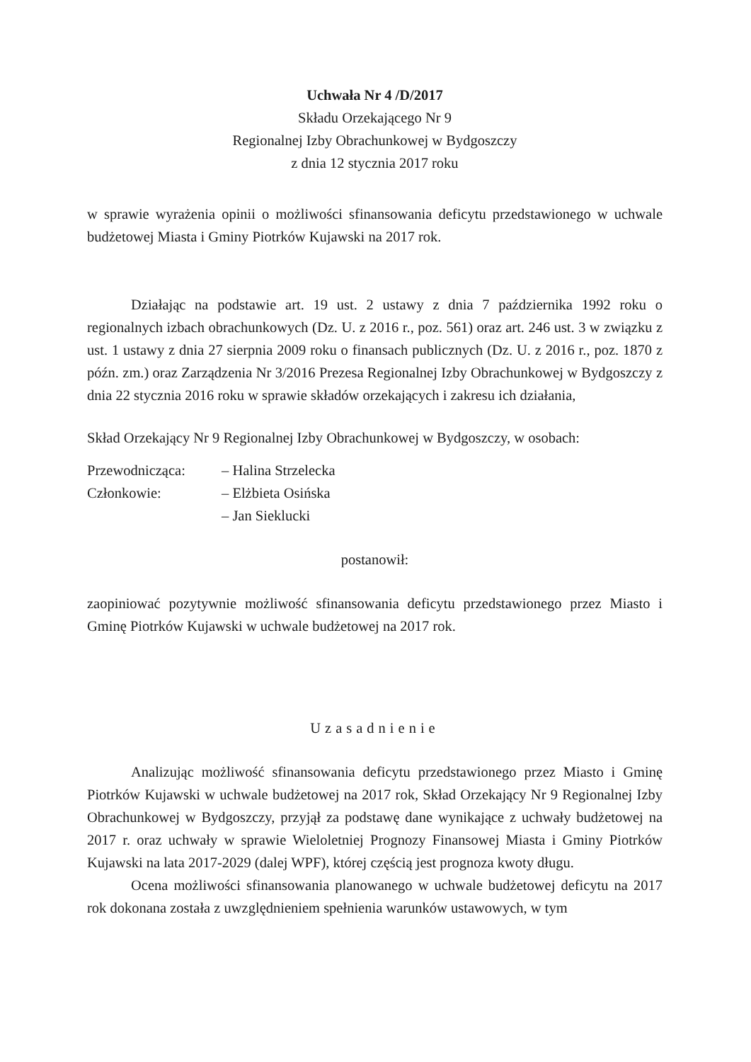Uchwała Nr 4 /D/2017
Składu Orzekającego Nr 9
Regionalnej Izby Obrachunkowej w Bydgoszczy
z dnia 12 stycznia 2017 roku
w sprawie wyrażenia opinii o możliwości sfinansowania deficytu przedstawionego w uchwale budżetowej Miasta i Gminy Piotrków Kujawski na 2017 rok.
Działając na podstawie art. 19 ust. 2 ustawy z dnia 7 października 1992 roku o regionalnych izbach obrachunkowych (Dz. U. z 2016 r., poz. 561) oraz art. 246 ust. 3 w związku z ust. 1 ustawy z dnia 27 sierpnia 2009 roku o finansach publicznych (Dz. U. z 2016 r., poz. 1870 z późn. zm.) oraz Zarządzenia Nr 3/2016 Prezesa Regionalnej Izby Obrachunkowej w Bydgoszczy z dnia 22 stycznia 2016 roku w sprawie składów orzekających i zakresu ich działania,
Skład Orzekający Nr 9 Regionalnej Izby Obrachunkowej w Bydgoszczy, w osobach:
| Przewodnicząca: | – Halina Strzelecka |
| Członkowie: | – Elżbieta Osińska |
| | – Jan Sieklucki |
postanowił:
zaopiniować pozytywnie możliwość sfinansowania deficytu przedstawionego przez Miasto i Gminę Piotrków Kujawski w uchwale budżetowej na 2017 rok.
Uzasadnienie
Analizując możliwość sfinansowania deficytu przedstawionego przez Miasto i Gminę Piotrków Kujawski w uchwale budżetowej na 2017 rok, Skład Orzekający Nr 9 Regionalnej Izby Obrachunkowej w Bydgoszczy, przyjął za podstawę dane wynikające z uchwały budżetowej na 2017 r. oraz uchwały w sprawie Wieloletniej Prognozy Finansowej Miasta i Gminy Piotrków Kujawski na lata 2017-2029 (dalej WPF), której częścią jest prognoza kwoty długu.
Ocena możliwości sfinansowania planowanego w uchwale budżetowej deficytu na 2017 rok dokonana została z uwzględnieniem spełnienia warunków ustawowych, w tym